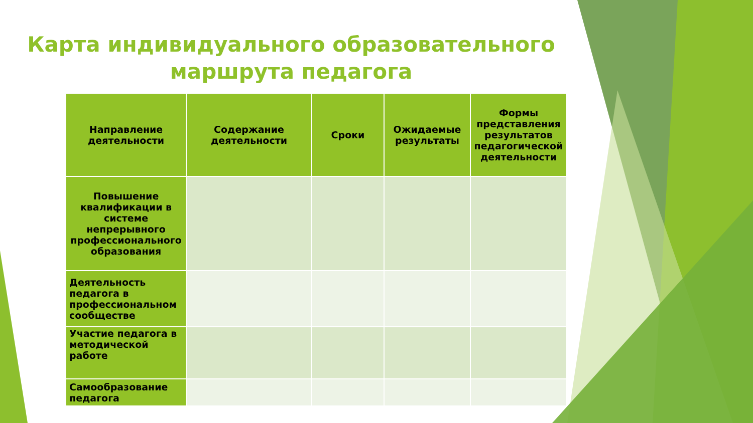Карта индивидуального образовательного
маршрута педагога
| Направление деятельности | Содержание деятельности | Сроки | Ожидаемые результаты | Формы представления результатов педагогической деятельности |
| --- | --- | --- | --- | --- |
| Повышение квалификации в системе непрерывного профессионального образования | | | | |
| Деятельность педагога в профессиональном сообществе | | | | |
| Участие педагога в методической работе | | | | |
| Самообразование педагога | | | | |